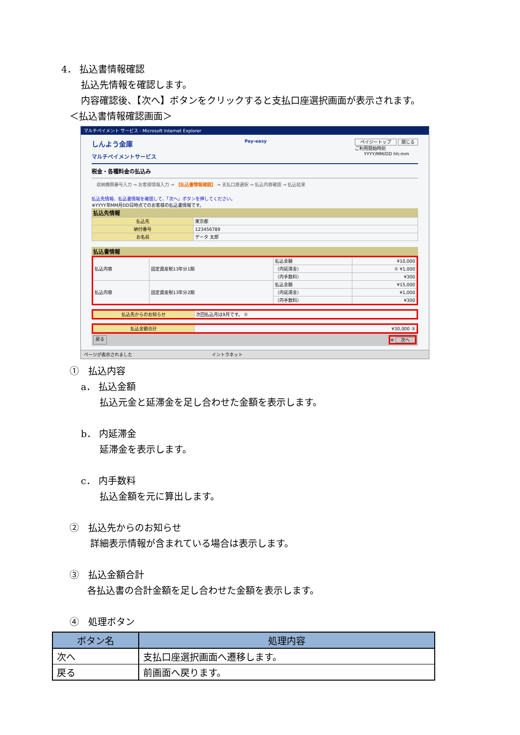4． 払込書情報確認
払込先情報を確認します。
内容確認後、【次へ】ボタンをクリックすると支払口座選択画面が表示されます。
＜払込書情報確認画面＞
マルチペイメント サービス - Microsoft Internet Explorer
しんよう金庫
マルチペイメントサービス
Pay-easy ペイジートップ 閉じる
ご利用開始時刻
YYYY/MM/DD hh:mm
税金・各種料金の払込み
収納機関番号入力 ⇒ お客様情報入力 ⇒ 【払込書情報確認】 ⇒ 支払口座選択 ⇒ 払込内容確認 ⇒ 払込結果
払込先情報、払込書情報を確認して、「次へ」ボタンを押してください。
※YYYY年MM月DD日時点でのお客様の払込書情報です。
払込先情報
| 払込先 | 東京都 |
| 納付番号 | 123456789 |
| お名前 | データ 太郎 |
払込書情報
| 払込内容 | 固定資産税13年分1期 | 払込金額 | ¥10,000 |
| | | （内延滞金） | ① ¥1,000 |
| | | （内手数料） | ¥300 |
| 払込内容 | 固定資産税13年分2期 | 払込金額 | ¥15,000 |
| | | （内延滞金） | ¥1,000 |
| | | （内手数料） | ¥300 |
| 払込先からのお知らせ | 次回払込月は9月です。 ② |
| 払込金額合計 | ¥30,000 ③ |
戻る ④ 次へ
ページが表示されました　　　　　　　　　　　　　　　　　　イントラネット
①　払込内容
a． 払込金額
払込元金と延滞金を足し合わせた金額を表示します。
b． 内延滞金
延滞金を表示します。
c． 内手数料
払込金額を元に算出します。
②　払込先からのお知らせ
詳細表示情報が含まれている場合は表示します。
③　払込金額合計
各払込書の合計金額を足し合わせた金額を表示します。
④　処理ボタン
| ボタン名 | 処理内容 |
| --- | --- |
| 次へ | 支払口座選択画面へ遷移します。 |
| 戻る | 前画面へ戻ります。 |